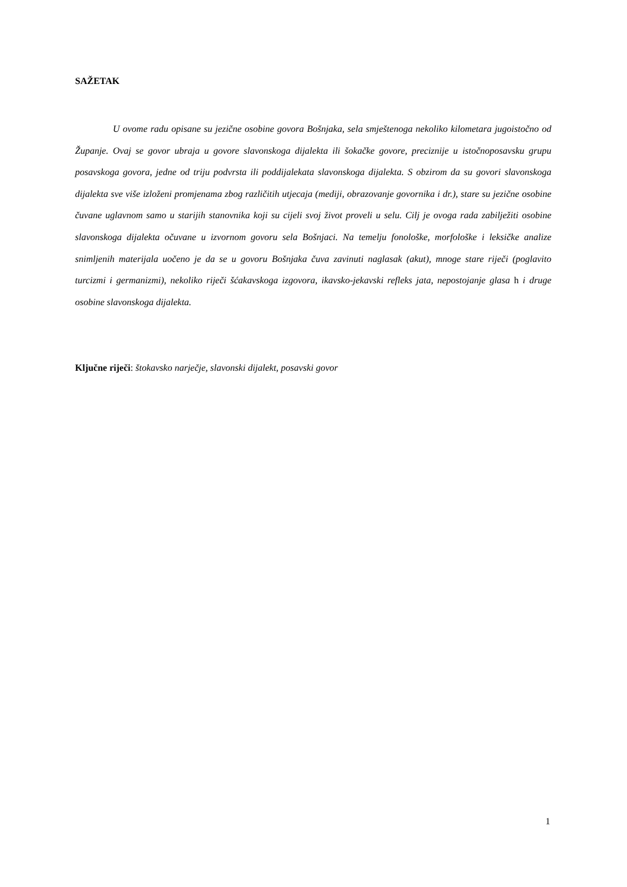SAŽETAK
U ovome radu opisane su jezične osobine govora Bošnjaka, sela smještenoga nekoliko kilometara jugoistočno od Županje. Ovaj se govor ubraja u govore slavonskoga dijalekta ili šokačke govore, preciznije u istočnoposavsku grupu posavskoga govora, jedne od triju podvrsta ili poddijalekata slavonskoga dijalekta. S obzirom da su govori slavonskoga dijalekta sve više izloženi promjenama zbog različitih utjecaja (mediji, obrazovanje govornika i dr.), stare su jezične osobine čuvane uglavnom samo u starijih stanovnika koji su cijeli svoj život proveli u selu. Cilj je ovoga rada zabilježiti osobine slavonskoga dijalekta očuvane u izvornom govoru sela Bošnjaci. Na temelju fonološke, morfološke i leksičke analize snimljenih materijala uočeno je da se u govoru Bošnjaka čuva zavinuti naglasak (akut), mnoge stare riječi (poglavito turcizmi i germanizmi), nekoliko riječi šćakavskoga izgovora, ikavsko-jekavski refleks jata, nepostojanje glasa h i druge osobine slavonskoga dijalekta.
Ključne riječi: štokavsko narječje, slavonski dijalekt, posavski govor
1